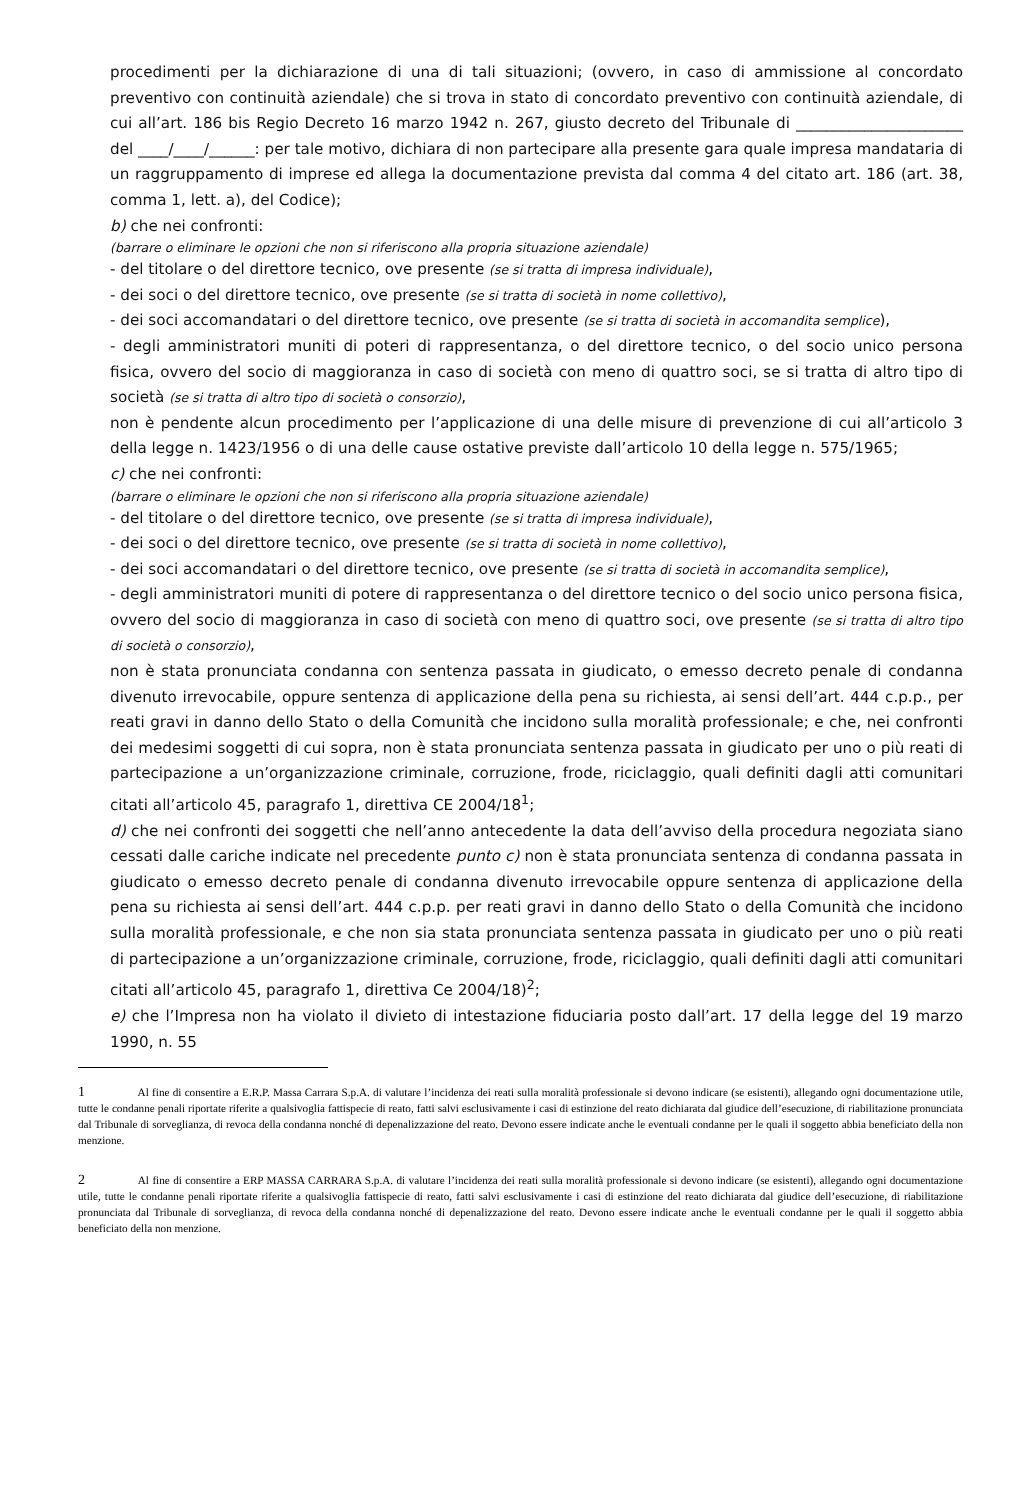procedimenti per la dichiarazione di una di tali situazioni; (ovvero, in caso di ammissione al concordato preventivo con continuità aziendale) che si trova in stato di concordato preventivo con continuità aziendale, di cui all’art. 186 bis Regio Decreto 16 marzo 1942 n. 267, giusto decreto del Tribunale di ______________________ del ____/____/______: per tale motivo, dichiara di non partecipare alla presente gara quale impresa mandataria di un raggruppamento di imprese ed allega la documentazione prevista dal comma 4 del citato art. 186 (art. 38, comma 1, lett. a), del Codice);
b) che nei confronti:
(barrare o eliminare le opzioni che non si riferiscono alla propria situazione aziendale)
- del titolare o del direttore tecnico, ove presente (se si tratta di impresa individuale),
- dei soci o del direttore tecnico, ove presente (se si tratta di società in nome collettivo),
- dei soci accomandatari o del direttore tecnico, ove presente (se si tratta di società in accomandita semplice),
- degli amministratori muniti di poteri di rappresentanza, o del direttore tecnico, o del socio unico persona fisica, ovvero del socio di maggioranza in caso di società con meno di quattro soci, se si tratta di altro tipo di società (se si tratta di altro tipo di società o consorzio),
non è pendente alcun procedimento per l’applicazione di una delle misure di prevenzione di cui all’articolo 3 della legge n. 1423/1956 o di una delle cause ostative previste dall’articolo 10 della legge n. 575/1965;
c) che nei confronti:
(barrare o eliminare le opzioni che non si riferiscono alla propria situazione aziendale)
- del titolare o del direttore tecnico, ove presente (se si tratta di impresa individuale),
- dei soci o del direttore tecnico, ove presente (se si tratta di società in nome collettivo),
- dei soci accomandatari o del direttore tecnico, ove presente (se si tratta di società in accomandita semplice),
- degli amministratori muniti di potere di rappresentanza o del direttore tecnico o del socio unico persona fisica, ovvero del socio di maggioranza in caso di società con meno di quattro soci, ove presente (se si tratta di altro tipo di società o consorzio),
non è stata pronunciata condanna con sentenza passata in giudicato, o emesso decreto penale di condanna divenuto irrevocabile, oppure sentenza di applicazione della pena su richiesta, ai sensi dell’art. 444 c.p.p., per reati gravi in danno dello Stato o della Comunità che incidono sulla moralità professionale; e che, nei confronti dei medesimi soggetti di cui sopra, non è stata pronunciata sentenza passata in giudicato per uno o più reati di partecipazione a un’organizzazione criminale, corruzione, frode, riciclaggio, quali definiti dagli atti comunitari citati all’articolo 45, paragrafo 1, direttiva CE 2004/18<sup>1</sup>;
d) che nei confronti dei soggetti che nell’anno antecedente la data dell’avviso della procedura negoziata siano cessati dalle cariche indicate nel precedente punto c) non è stata pronunciata sentenza di condanna passata in giudicato o emesso decreto penale di condanna divenuto irrevocabile oppure sentenza di applicazione della pena su richiesta ai sensi dell’art. 444 c.p.p. per reati gravi in danno dello Stato o della Comunità che incidono sulla moralità professionale, e che non sia stata pronunciata sentenza passata in giudicato per uno o più reati di partecipazione a un’organizzazione criminale, corruzione, frode, riciclaggio, quali definiti dagli atti comunitari citati all’articolo 45, paragrafo 1, direttiva Ce 2004/18)<sup>2</sup>;
e) che l’Impresa non ha violato il divieto di intestazione fiduciaria posto dall’art. 17 della legge del 19 marzo 1990, n. 55
1 Al fine di consentire a E.R.P. Massa Carrara S.p.A. di valutare l’incidenza dei reati sulla moralità professionale si devono indicare (se esistenti), allegando ogni documentazione utile, tutte le condanne penali riportate riferite a qualsivoglia fattispecie di reato, fatti salvi esclusivamente i casi di estinzione del reato dichiarata dal giudice dell’esecuzione, di riabilitazione pronunciata dal Tribunale di sorveglianza, di revoca della condanna nonché di depenalizzazione del reato. Devono essere indicate anche le eventuali condanne per le quali il soggetto abbia beneficiato della non menzione.
2 Al fine di consentire a ERP MASSA CARRARA S.p.A. di valutare l’incidenza dei reati sulla moralità professionale si devono indicare (se esistenti), allegando ogni documentazione utile, tutte le condanne penali riportate riferite a qualsivoglia fattispecie di reato, fatti salvi esclusivamente i casi di estinzione del reato dichiarata dal giudice dell’esecuzione, di riabilitazione pronunciata dal Tribunale di sorveglianza, di revoca della condanna nonché di depenalizzazione del reato. Devono essere indicate anche le eventuali condanne per le quali il soggetto abbia beneficiato della non menzione.